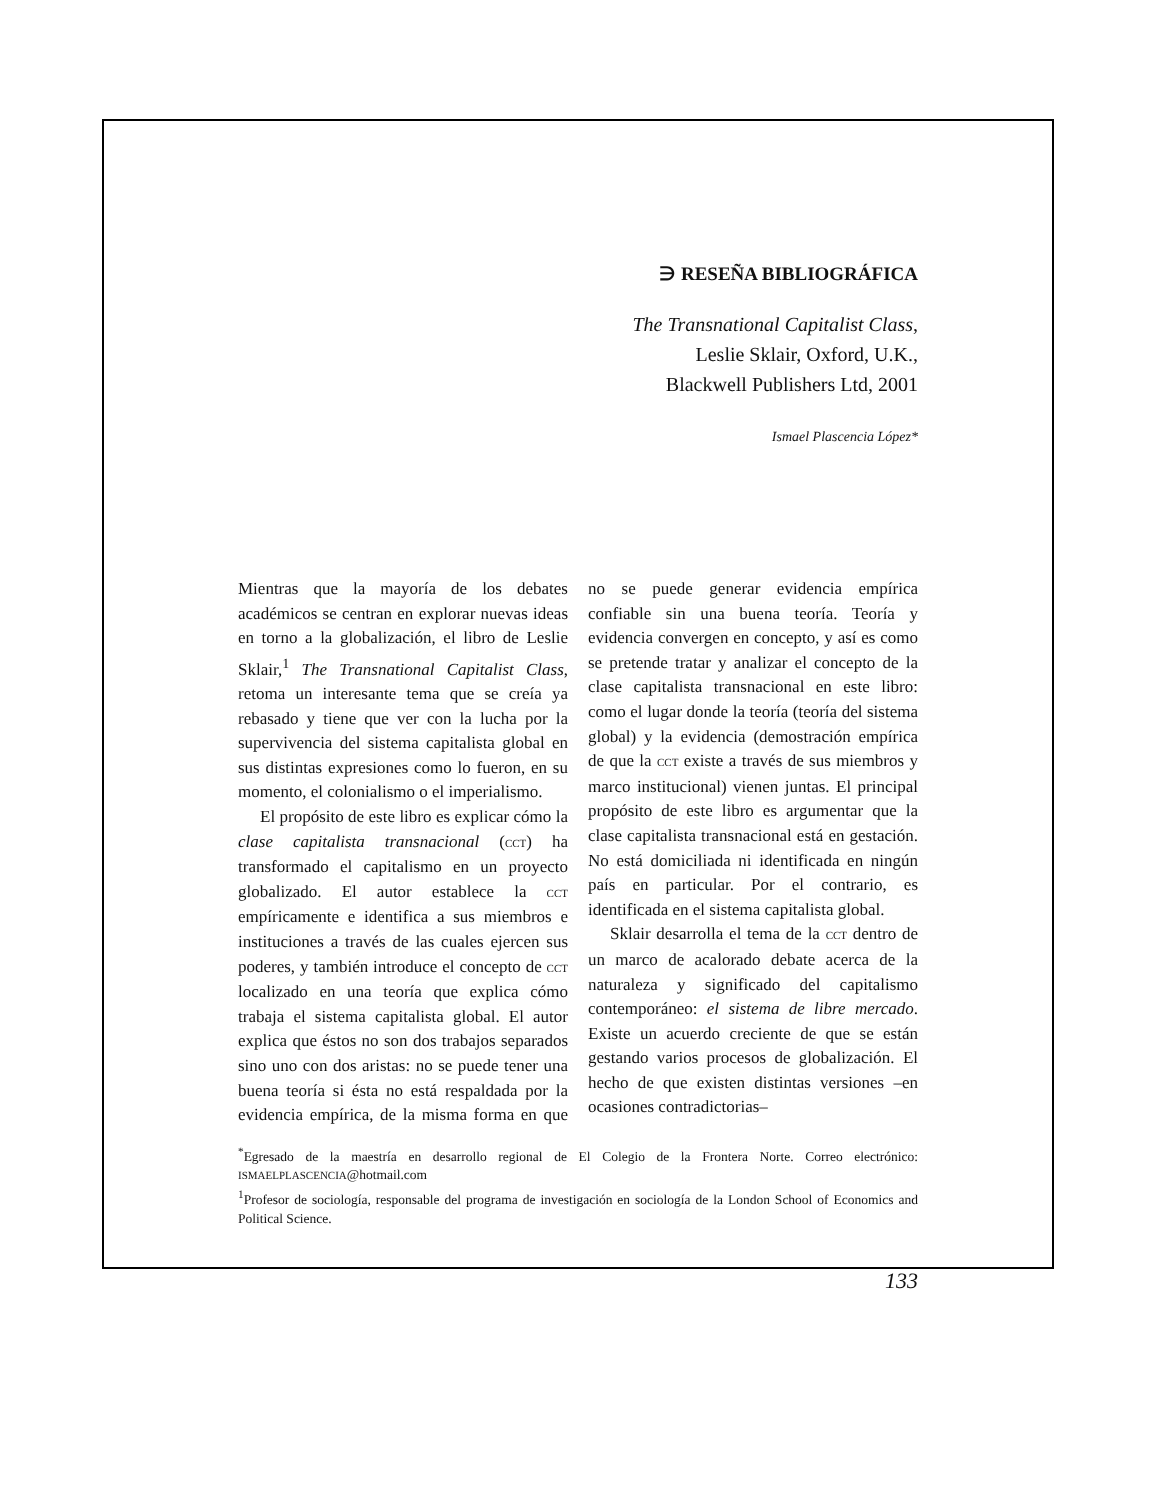∋ RESEÑA BIBLIOGRÁFICA
The Transnational Capitalist Class,
Leslie Sklair, Oxford, U.K.,
Blackwell Publishers Ltd, 2001
Ismael Plascencia López*
Mientras que la mayoría de los debates académicos se centran en explorar nuevas ideas en torno a la globalización, el libro de Leslie Sklair,<sup>1</sup> The Transnational Capitalist Class, retoma un interesante tema que se creía ya rebasado y tiene que ver con la lucha por la supervivencia del sistema capitalista global en sus distintas expresiones como lo fueron, en su momento, el colonialismo o el imperialismo.
El propósito de este libro es explicar cómo la clase capitalista transnacional (CCT) ha transformado el capitalismo en un proyecto globalizado. El autor establece la CCT empíricamente e identifica a sus miembros e instituciones a través de las cuales ejercen sus poderes, y también introduce el concepto de CCT localizado en una teoría que explica cómo trabaja el sistema capitalista global. El autor explica que éstos no son dos trabajos separados sino uno con dos aristas: no se puede tener una buena teoría si ésta no está respaldada por la evidencia empírica, de la misma forma en que no se puede generar evidencia empírica confiable sin una buena teoría. Teoría y evidencia convergen en concepto, y así es como se pretende tratar y analizar el concepto de la clase capitalista transnacional en este libro: como el lugar donde la teoría (teoría del sistema global) y la evidencia (demostración empírica de que la CCT existe a través de sus miembros y marco institucional) vienen juntas. El principal propósito de este libro es argumentar que la clase capitalista transnacional está en gestación. No está domiciliada ni identificada en ningún país en particular. Por el contrario, es identificada en el sistema capitalista global.
Sklair desarrolla el tema de la CCT dentro de un marco de acalorado debate acerca de la naturaleza y significado del capitalismo contemporáneo: el sistema de libre mercado. Existe un acuerdo creciente de que se están gestando varios procesos de globalización. El hecho de que existen distintas versiones –en ocasiones contradictorias–
<sup>*</sup> Egresado de la maestría en desarrollo regional de El Colegio de la Frontera Norte. Correo electrónico: ISMAELPLASCENCIA@hotmail.com
<sup>1</sup> Profesor de sociología, responsable del programa de investigación en sociología de la London School of Economics and Political Science.
133